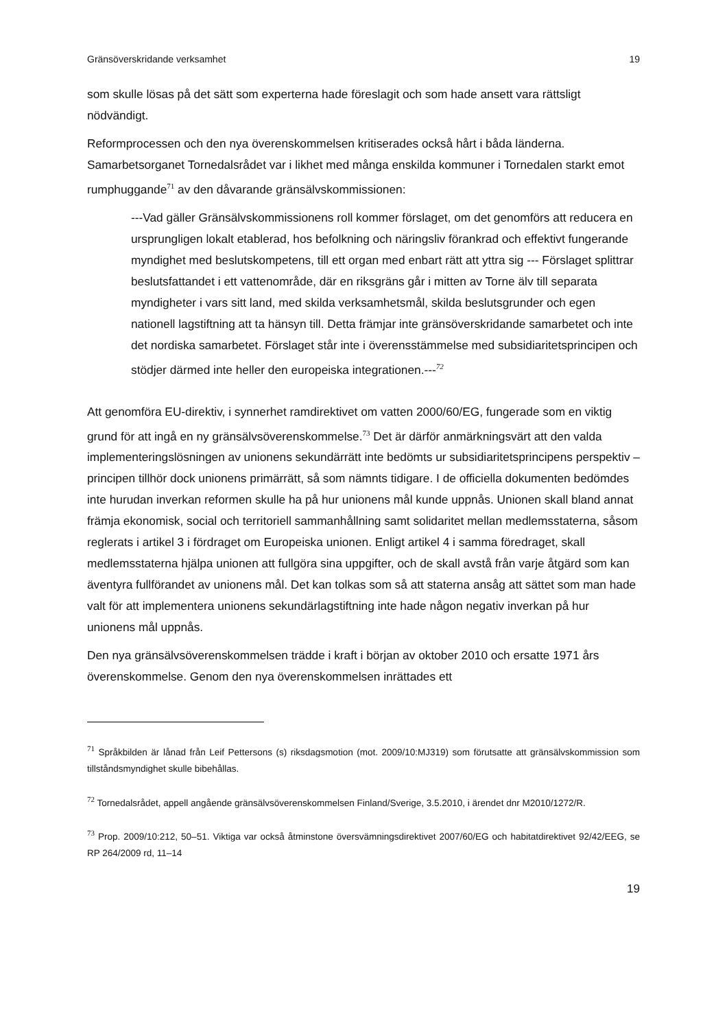Gränsöverskridande verksamhet 19
som skulle lösas på det sätt som experterna hade föreslagit och som hade ansett vara rättsligt nödvändigt.
Reformprocessen och den nya överenskommelsen kritiserades också hårt i båda länderna. Samarbetsorganet Tornedalsrådet var i likhet med många enskilda kommuner i Tornedalen starkt emot rumphuggande<sup>71</sup> av den dåvarande gränsälvskommissionen:
---Vad gäller Gränsälvskommissionens roll kommer förslaget, om det genomförs att reducera en ursprungligen lokalt etablerad, hos befolkning och näringsliv förankrad och effektivt fungerande myndighet med beslutskompetens, till ett organ med enbart rätt att yttra sig --- Förslaget splittrar beslutsfattandet i ett vattenområde, där en riksgräns går i mitten av Torne älv till separata myndigheter i vars sitt land, med skilda verksamhetsmål, skilda beslutsgrunder och egen nationell lagstiftning att ta hänsyn till. Detta främjar inte gränsöverskridande samarbetet och inte det nordiska samarbetet. Förslaget står inte i överensstämmelse med subsidiaritetsprincipen och stödjer därmed inte heller den europeiska integrationen.---<sup>72</sup>
Att genomföra EU-direktiv, i synnerhet ramdirektivet om vatten 2000/60/EG, fungerade som en viktig grund för att ingå en ny gränsälvsöverenskommelse.<sup>73</sup> Det är därför anmärkningsvärt att den valda implementeringslösningen av unionens sekundärrätt inte bedömts ur subsidiaritetsprincipens perspektiv – principen tillhör dock unionens primärrätt, så som nämnts tidigare. I de officiella dokumenten bedömdes inte hurudan inverkan reformen skulle ha på hur unionens mål kunde uppnås. Unionen skall bland annat främja ekonomisk, social och territoriell sammanhållning samt solidaritet mellan medlemsstaterna, såsom reglerats i artikel 3 i fördraget om Europeiska unionen. Enligt artikel 4 i samma föredraget, skall medlemsstaterna hjälpa unionen att fullgöra sina uppgifter, och de skall avstå från varje åtgärd som kan äventyra fullförandet av unionens mål. Det kan tolkas som så att staterna ansåg att sättet som man hade valt för att implementera unionens sekundärlagstiftning inte hade någon negativ inverkan på hur unionens mål uppnås.
Den nya gränsälvsöverenskommelsen trädde i kraft i början av oktober 2010 och ersatte 1971 års överenskommelse. Genom den nya överenskommelsen inrättades ett
<sup>71</sup> Språkbilden är lånad från Leif Pettersons (s) riksdagsmotion (mot. 2009/10:MJ319) som förutsatte att gränsälvskommission som tillståndsmyndighet skulle bibehållas.
<sup>72</sup> Tornedalsrådet, appell angående gränsälvsöverenskommelsen Finland/Sverige, 3.5.2010, i ärendet dnr M2010/1272/R.
<sup>73</sup> Prop. 2009/10:212, 50–51. Viktiga var också åtminstone översvämningsdirektivet 2007/60/EG och habitatdirektivet 92/42/EEG, se RP 264/2009 rd, 11–14
19